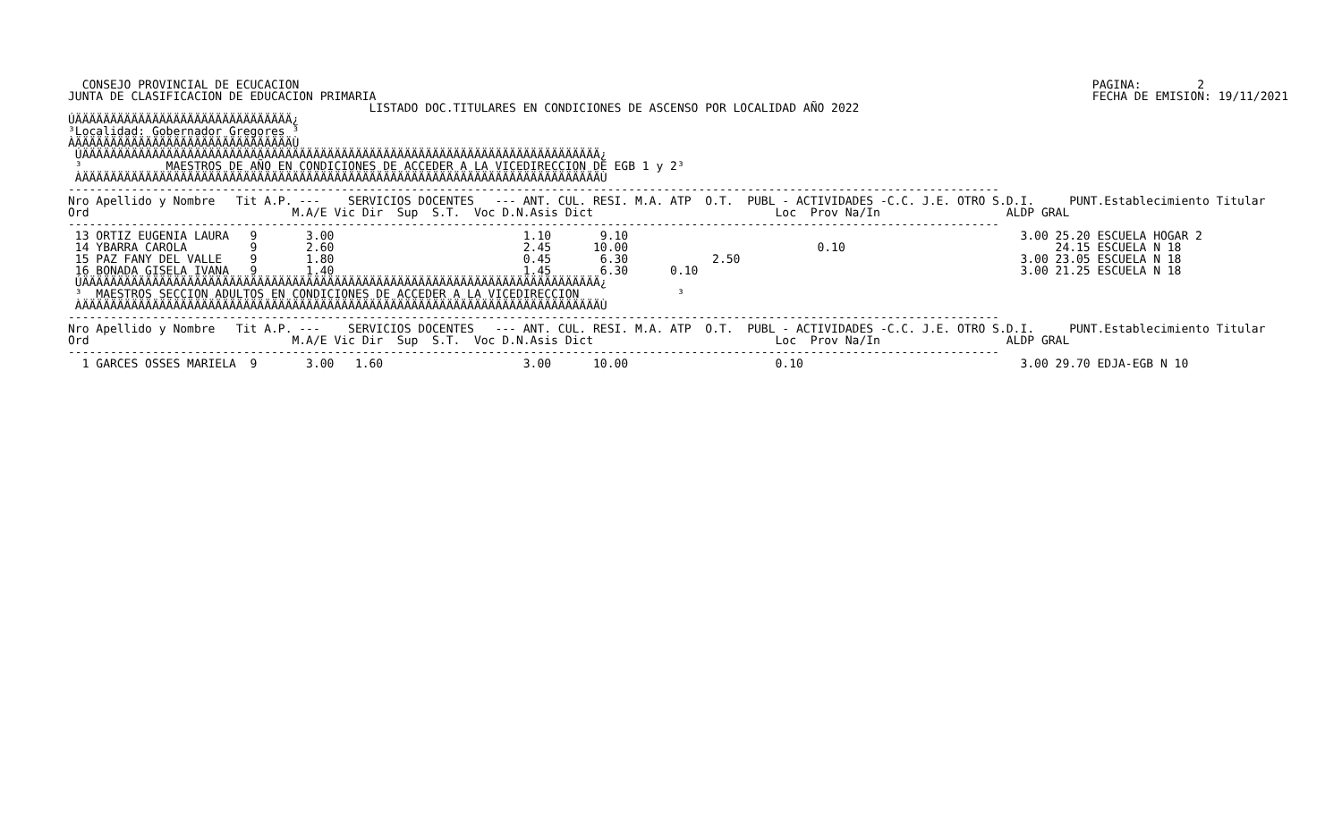CONSEJO PROVINCIAL DE ECUCACION
JUNTA DE CLASIFICACION DE EDUCACION PRIMARIA
PAGINA:        2
FECHA DE EMISION: 19/11/2021
                                           LISTADO DOC.TITULARES EN CONDICIONES DE ASCENSO POR LOCALIDAD AÑO 2022
ÚÄÄÄÄÄÄÄÄÄÄÄÄÄÄÄÄÄÄÄÄÄÄÄÄÄÄÄÄÄÄÄ¿
³Localidad: Gobernador Gregores ³
ÀÄÄÄÄÄÄÄÄÄÄÄÄÄÄÄÄÄÄÄÄÄÄÄÄÄÄÄÄÄÄÄÙ
 ÚÄÄÄÄÄÄÄÄÄÄÄÄÄÄÄÄÄÄÄÄÄÄÄÄÄÄÄÄÄÄÄÄÄÄÄÄÄÄÄÄÄÄÄÄÄÄÄÄÄÄÄÄÄÄÄÄÄÄÄÄÄÄÄÄÄÄÄÄÄÄÄÄÄÄ¿
 ³            MAESTROS DE AÑO EN CONDICIONES DE ACCEDER A LA VICEDIRECCION DE EGB 1 y 2³
 ÀÄÄÄÄÄÄÄÄÄÄÄÄÄÄÄÄÄÄÄÄÄÄÄÄÄÄÄÄÄÄÄÄÄÄÄÄÄÄÄÄÄÄÄÄÄÄÄÄÄÄÄÄÄÄÄÄÄÄÄÄÄÄÄÄÄÄÄÄÄÄÄÄÄÄÙ
-------------------------------------------------------------------------------------------------------------------------------------
Nro Apellido y Nombre   Tit A.P. ---    SERVICIOS DOCENTES   --- ANT. CUL. RESI. M.A. ATP  O.T.  PUBL - ACTIVIDADES -C.C. J.E. OTRO S.D.I.     PUNT.Establecimiento Titular
Ord                             M.A/E Vic Dir  Sup  S.T.  Voc D.N.Asis Dict                          Loc  Prov Na/In                  ALDP GRAL
-------------------------------------------------------------------------------------------------------------------------------------
 13 ORTIZ EUGENIA LAURA   9       3.00                           1.10       9.10                                                        3.00 25.20 ESCUELA HOGAR 2
 14 YBARRA CAROLA         9       2.60                           2.45      10.00                           0.10                              24.15 ESCUELA N 18
 15 PAZ FANY DEL VALLE    9       1.80                           0.45       6.30            2.50                                        3.00 23.05 ESCUELA N 18
 16 BONADA GISELA IVANA   9       1.40                           1.45       6.30      0.10                                              3.00 21.25 ESCUELA N 18
 ÚÄÄÄÄÄÄÄÄÄÄÄÄÄÄÄÄÄÄÄÄÄÄÄÄÄÄÄÄÄÄÄÄÄÄÄÄÄÄÄÄÄÄÄÄÄÄÄÄÄÄÄÄÄÄÄÄÄÄÄÄÄÄÄÄÄÄÄÄÄÄÄÄÄÄ¿
 ³  MAESTROS SECCION ADULTOS EN CONDICIONES DE ACCEDER A LA VICEDIRECCION              ³
 ÀÄÄÄÄÄÄÄÄÄÄÄÄÄÄÄÄÄÄÄÄÄÄÄÄÄÄÄÄÄÄÄÄÄÄÄÄÄÄÄÄÄÄÄÄÄÄÄÄÄÄÄÄÄÄÄÄÄÄÄÄÄÄÄÄÄÄÄÄÄÄÄÄÄÄÙ
-------------------------------------------------------------------------------------------------------------------------------------
Nro Apellido y Nombre   Tit A.P. ---    SERVICIOS DOCENTES   --- ANT. CUL. RESI. M.A. ATP  O.T.  PUBL - ACTIVIDADES -C.C. J.E. OTRO S.D.I.     PUNT.Establecimiento Titular
Ord                             M.A/E Vic Dir  Sup  S.T.  Voc D.N.Asis Dict                          Loc  Prov Na/In                  ALDP GRAL
-------------------------------------------------------------------------------------------------------------------------------------
  1 GARCES OSSES MARIELA  9       3.00   1.60                    3.00      10.00                     0.10                               3.00 29.70 EDJA-EGB N 10